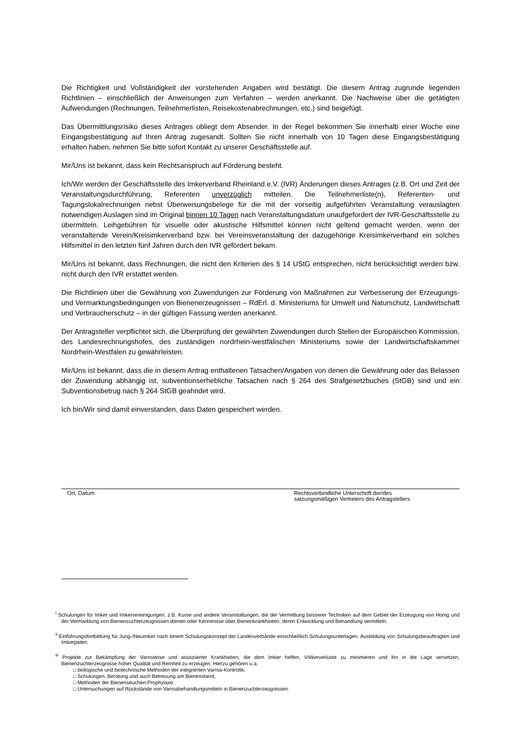Die Richtigkeit und Vollständigkeit der vorstehenden Angaben wird bestätigt. Die diesem Antrag zugrunde liegenden Richtlinien – einschließlich der Anweisungen zum Verfahren – werden anerkannt. Die Nachweise über die getätigten Aufwendungen (Rechnungen, Teilnehmerlisten, Reisekostenabrechnungen, etc.) sind beigefügt.
Das Übermittlungsrisiko dieses Antrages obliegt dem Absender. In der Regel bekommen Sie innerhalb einer Woche eine Eingangsbestätigung auf Ihren Antrag zugesandt. Sollten Sie nicht innerhalb von 10 Tagen diese Eingangsbestätigung erhalten haben, nehmen Sie bitte sofort Kontakt zu unserer Geschäftsstelle auf.
Mir/Uns ist bekannt, dass kein Rechtsanspruch auf Förderung besteht.
Ich/Wir werden der Geschäftsstelle des Imkerverband Rheinland e.V. (IVR) Änderungen dieses Antrages (z.B. Ort und Zeit der Veranstaltungsdurchführung, Referenten unverzüglich mitteilen. Die Teilnehmerliste(n), Referenten- und Tagungslokalrechnungen nebst Überweisungsbelege für die mit der vorseitig aufgeführten Veranstaltung verauslagten notwendigen Auslagen sind im Original binnen 10 Tagen nach Veranstaltungsdatum unaufgefordert der IVR-Geschäftsstelle zu übermitteln. Leihgebühren für visuelle oder akustische Hilfsmittel können nicht geltend gemacht werden, wenn der veranstaltende Verein/Kreisimkerverband bzw. bei Vereinsveranstaltung der dazugehörige Kreisimkerverband ein solches Hilfsmittel in den letzten fünf Jahren durch den IVR gefördert bekam.
Mir/Uns ist bekannt, dass Rechnungen, die nicht den Kriterien des § 14 UStG entsprechen, nicht berücksichtigt werden bzw. nicht durch den IVR erstattet werden.
Die Richtlinien über die Gewährung von Zuwendungen zur Förderung von Maßnahmen zur Verbesserung der Erzeugungs- und Vermarktungsbedingungen von Bienenerzeugnissen – RdErl. d. Ministeriums für Umwelt und Naturschutz, Landwirtschaft und Verbraucherschutz – in der gültigen Fassung werden anerkannt.
Der Antragsteller verpflichtet sich, die Überprüfung der gewährten Zuwendungen durch Stellen der Europäischen Kommission, des Landesrechnungshofes, des zuständigen nordrhein-westfälischen Ministeriums sowie der Landwirtschaftskammer Nordrhein-Westfalen zu gewährleisten.
Mir/Uns ist bekannt, dass die in diesem Antrag enthaltenen Tatsachen/Angaben von denen die Gewährung oder das Belassen der Zuwendung abhängig ist, subventionserhebliche Tatsachen nach § 264 des Strafgesetzbuches (StGB) sind und ein Subventionsbetrug nach § 264 StGB geahndet wird.
Ich bin/Wir sind damit einverstanden, dass Daten gespeichert werden.
Ort, Datum Rechtsverbindliche Unterschrift der/des
satzungsmäßigen Vertreters des Antragstellers
<sup>i</sup> Schulungen für Imker und Imkervereinigungen, z.B. Kurse und andere Veranstaltungen, die der Vermittlung besserer Techniken auf dem Gebiet der Erzeugung von Honig und der Vermarktung von Bienenzuchterzeugnissen dienen oder Kenntnisse über Bienenkrankheiten, deren Entwicklung und Behandlung vermitteln.
<sup>ii</sup> Einführungsfortbildung für Jung-/Neuimker nach einem Schulungskonzept der Landesverbände einschließlich Schulungsunterlagen. Ausbildung von Schulungsbeauftragten und Imkerpaten.
<sup>iii</sup> Projekte zur Bekämpfung der Varroatose und assoziierter Krankheiten, die dem Imker helfen, Völkerverluste zu minimieren und ihn in die Lage versetzen, Bienenzuchterzeugnisse hoher Qualität und Reinheit zu erzeugen. Hierzu gehören u.a.
□ biologische und biotechnische Methoden der integrierten Varroa-Kontrolle,
□ Schulungen, Beratung und auch Betreuung am Bienenstand,
□ Methoden der Bienenseuchen-Prophylaxe,
□ Untersuchungen auf Rückstände von Varroabehandlungsmitteln in Bienenzuchterzeugnissen.